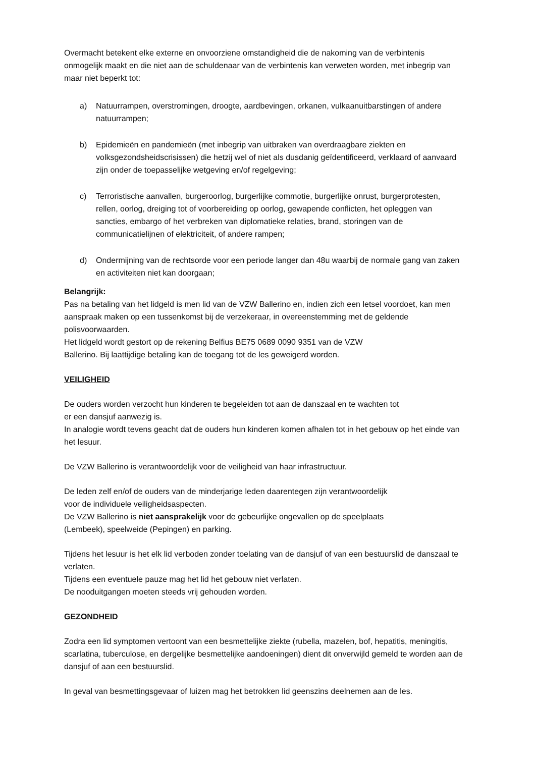Overmacht betekent elke externe en onvoorziene omstandigheid die de nakoming van de verbintenis onmogelijk maakt en die niet aan de schuldenaar van de verbintenis kan verweten worden, met inbegrip van maar niet beperkt tot:
a) Natuurrampen, overstromingen, droogte, aardbevingen, orkanen, vulkaanuitbarstingen of andere natuurrampen;
b) Epidemieën en pandemieën (met inbegrip van uitbraken van overdraagbare ziekten en volksgezondsheidscrisissen) die hetzij wel of niet als dusdanig geïdentificeerd, verklaard of aanvaard zijn onder de toepasselijke wetgeving en/of regelgeving;
c) Terroristische aanvallen, burgeroorlog, burgerlijke commotie, burgerlijke onrust, burgerprotesten, rellen, oorlog, dreiging tot of voorbereiding op oorlog, gewapende conflicten, het opleggen van sancties, embargo of het verbreken van diplomatieke relaties, brand, storingen van de communicatielijnen of elektriciteit, of andere rampen;
d) Ondermijning van de rechtsorde voor een periode langer dan 48u waarbij de normale gang van zaken en activiteiten niet kan doorgaan;
Belangrijk:
Pas na betaling van het lidgeld is men lid van de VZW Ballerino en, indien zich een letsel voordoet, kan men aanspraak maken op een tussenkomst bij de verzekeraar, in overeenstemming met de geldende polisvoorwaarden.
Het lidgeld wordt gestort op de rekening Belfius BE75 0689 0090 9351 van de VZW
Ballerino. Bij laattijdige betaling kan de toegang tot de les geweigerd worden.
VEILIGHEID
De ouders worden verzocht hun kinderen te begeleiden tot aan de danszaal en te wachten tot
er een dansjuf aanwezig is.
In analogie wordt tevens geacht dat de ouders hun kinderen komen afhalen tot in het gebouw op het einde van het lesuur.
De VZW Ballerino is verantwoordelijk voor de veiligheid van haar infrastructuur.
De leden zelf en/of de ouders van de minderjarige leden daarentegen zijn verantwoordelijk
voor de individuele veiligheidsaspecten.
De VZW Ballerino is niet aansprakelijk voor de gebeurlijke ongevallen op de speelplaats
(Lembeek), speelweide (Pepingen) en parking.
Tijdens het lesuur is het elk lid verboden zonder toelating van de dansjuf of van een bestuurslid de danszaal te verlaten.
Tijdens een eventuele pauze mag het lid het gebouw niet verlaten.
De nooduitgangen moeten steeds vrij gehouden worden.
GEZONDHEID
Zodra een lid symptomen vertoont van een besmettelijke ziekte (rubella, mazelen, bof, hepatitis, meningitis, scarlatina, tuberculose, en dergelijke besmettelijke aandoeningen) dient dit onverwijld gemeld te worden aan de dansjuf of aan een bestuurslid.
In geval van besmettingsgevaar of luizen mag het betrokken lid geenszins deelnemen aan de les.